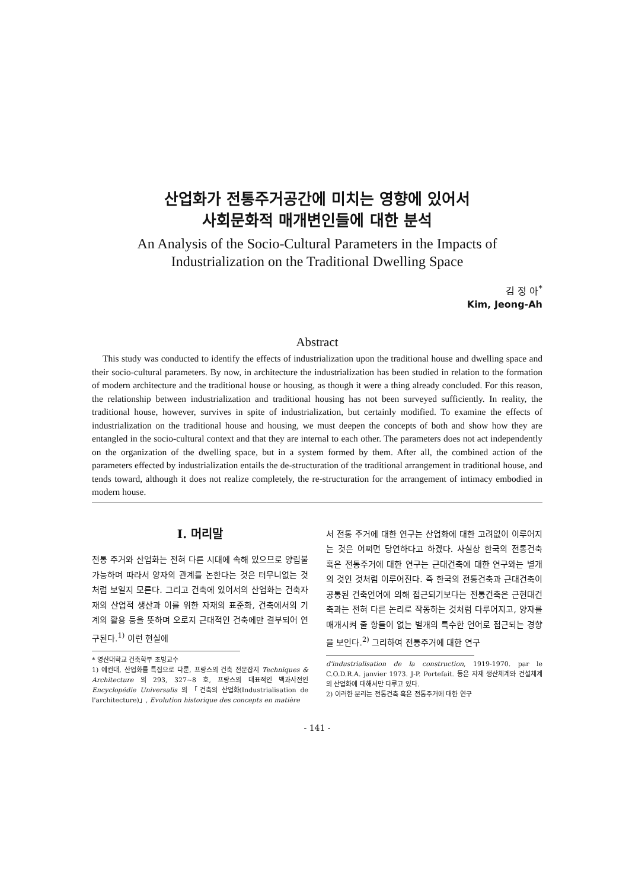산업화가 전통주거공간에 미치는 영향에 있어서
사회문화적 매개변인들에 대한 분석
An Analysis of the Socio-Cultural Parameters in the Impacts of
Industrialization on the Traditional Dwelling Space
김 정 아<sup>*</sup>
Kim, Jeong-Ah
Abstract
This study was conducted to identify the effects of industrialization upon the traditional house and dwelling space and their socio-cultural parameters. By now, in architecture the industrialization has been studied in relation to the formation of modern architecture and the traditional house or housing, as though it were a thing already concluded. For this reason, the relationship between industrialization and traditional housing has not been surveyed sufficiently. In reality, the traditional house, however, survives in spite of industrialization, but certainly modified. To examine the effects of industrialization on the traditional house and housing, we must deepen the concepts of both and show how they are entangled in the socio-cultural context and that they are internal to each other. The parameters does not act independently on the organization of the dwelling space, but in a system formed by them. After all, the combined action of the parameters effected by industrialization entails the de-structuration of the traditional arrangement in traditional house, and tends toward, although it does not realize completely, the re-structuration for the arrangement of intimacy embodied in modern house.
I. 머리말
전통 주거와 산업화는 전혀 다른 시대에 속해 있으므로 양립불가능하며 따라서 양자의 관계를 논한다는 것은 터무니없는 것처럼 보일지 모른다. 그리고 건축에 있어서의 산업화는 건축자재의 산업적 생산과 이를 위한 자재의 표준화, 건축에서의 기계의 활용 등을 뜻하며 오로지 근대적인 건축에만 결부되어 연구된다.<sup>1)</sup> 이런 현실에
* 영산대학교 건축학부 초빙교수
1) 예컨대, 산업화를 특집으로 다룬, 프랑스의 건축 전문잡지 Techniques & Architecture 의 293, 327~8 호, 프랑스의 대표적인 백과사전인 Encyclopédie Universalis 의 「건축의 산업화(Industrialisation de l'architecture)」, Evolution historique des concepts en matière
서 전통 주거에 대한 연구는 산업화에 대한 고려없이 이루어지는 것은 어쩌면 당연하다고 하겠다. 사실상 한국의 전통건축 혹은 전통주거에 대한 연구는 근대건축에 대한 연구와는 별개의 것인 것처럼 이루어진다. 즉 한국의 전통건축과 근대건축이 공통된 건축언어에 의해 접근되기보다는 전통건축은 근현대건축과는 전혀 다른 논리로 작동하는 것처럼 다루어지고, 양자를 매개시켜 줄 항들이 없는 별개의 특수한 언어로 접근되는 경향을 보인다.<sup>2)</sup> 그리하여 전통주거에 대한 연구
d'industrialisation de la construction, 1919-1970. par le C.O.D.R.A. janvier 1973. J-P. Portefait. 등은 자재 생산체계와 건설체계의 산업화에 대해서만 다루고 있다.
2) 이러한 분리는 전통건축 혹은 전통주거에 대한 연구
- 141 -